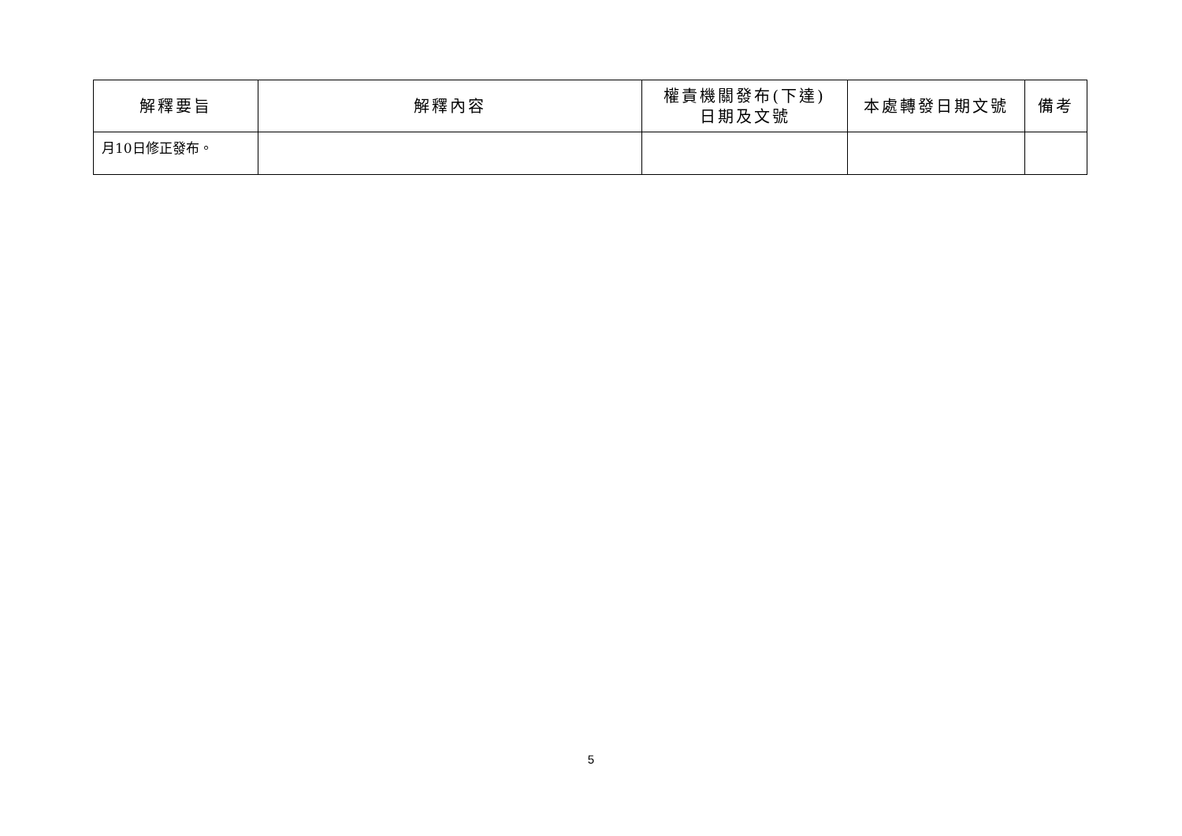| 解釋要旨 | 解釋內容 | 權責機關發布(下達) 日期及文號 | 本處轉發日期文號 | 備考 |
| --- | --- | --- | --- | --- |
| 月10日修正發布。 | | | | |
5